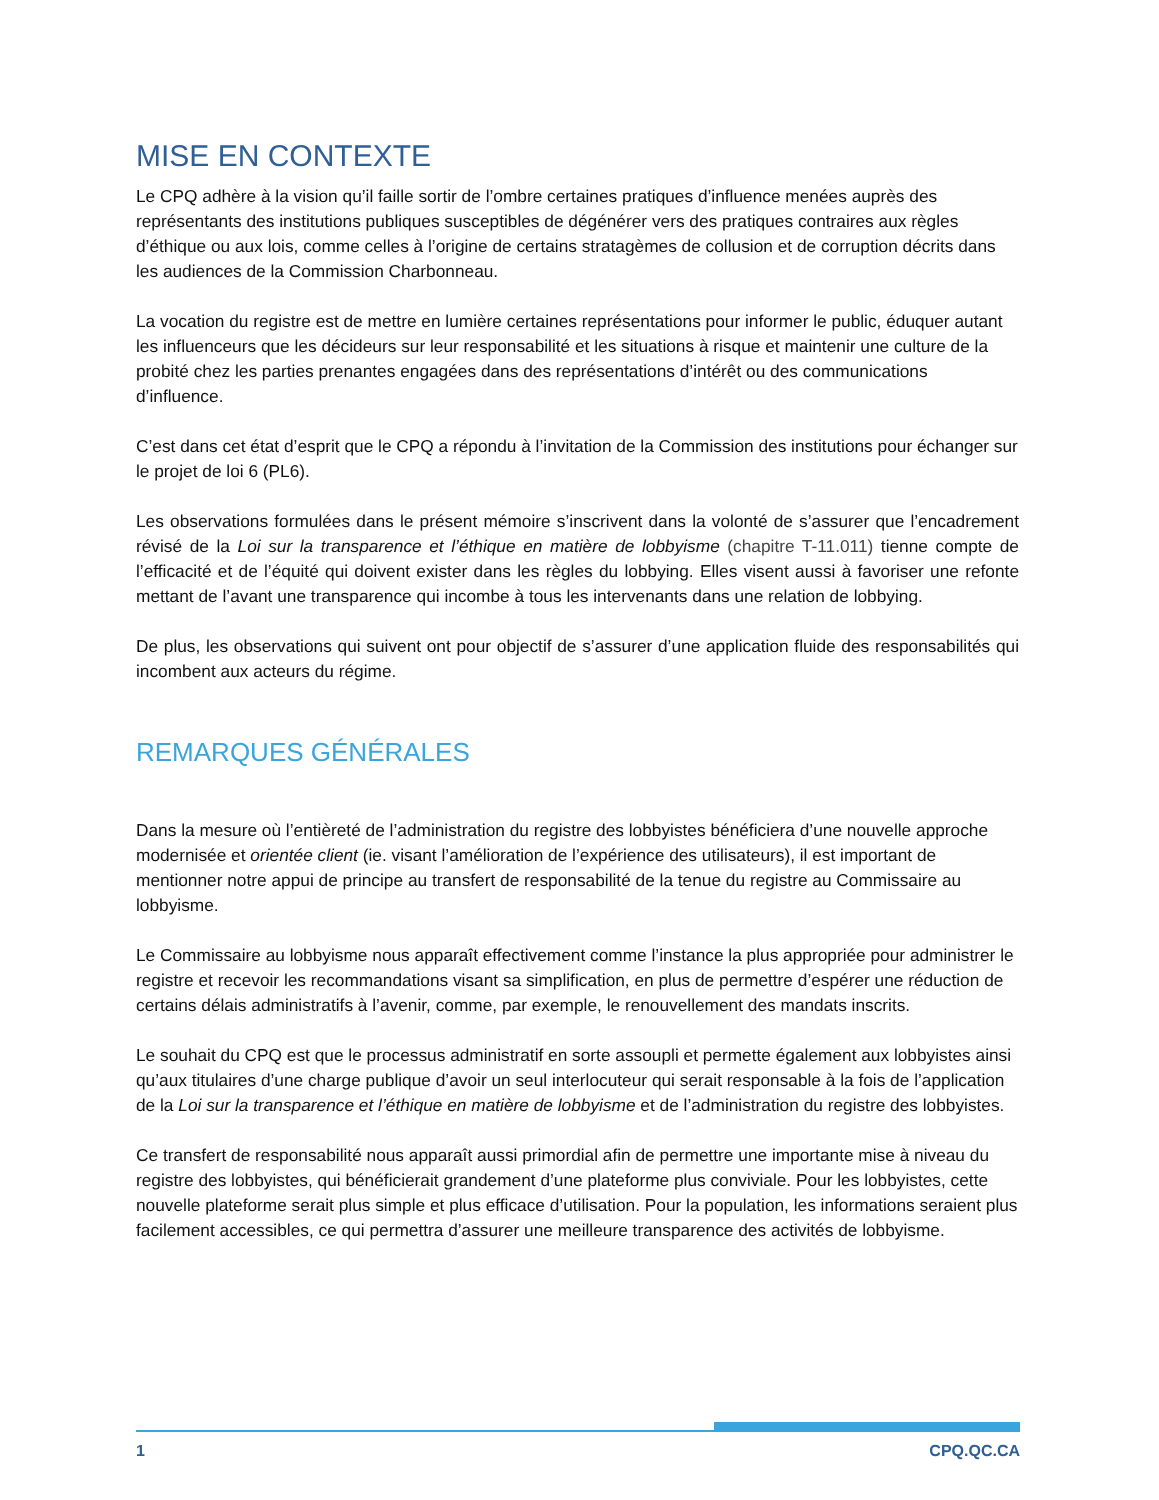MISE EN CONTEXTE
Le CPQ adhère à la vision qu’il faille sortir de l’ombre certaines pratiques d’influence menées auprès des représentants des institutions publiques susceptibles de dégénérer vers des pratiques contraires aux règles d’éthique ou aux lois, comme celles à l’origine de certains stratagèmes de collusion et de corruption décrits dans les audiences de la Commission Charbonneau.
La vocation du registre est de mettre en lumière certaines représentations pour informer le public, éduquer autant les influenceurs que les décideurs sur leur responsabilité et les situations à risque et maintenir une culture de la probité chez les parties prenantes engagées dans des représentations d’intérêt ou des communications d’influence.
C’est dans cet état d’esprit que le CPQ a répondu à l’invitation de la Commission des institutions pour échanger sur le projet de loi 6 (PL6).
Les observations formulées dans le présent mémoire s’inscrivent dans la volonté de s’assurer que l’encadrement révisé de la Loi sur la transparence et l’éthique en matière de lobbyisme (chapitre T-11.011) tienne compte de l’efficacité et de l’équité qui doivent exister dans les règles du lobbying. Elles visent aussi à favoriser une refonte mettant de l’avant une transparence qui incombe à tous les intervenants dans une relation de lobbying.
De plus, les observations qui suivent ont pour objectif de s’assurer d’une application fluide des responsabilités qui incombent aux acteurs du régime.
REMARQUES GÉNÉRALES
Dans la mesure où l’entièreté de l’administration du registre des lobbyistes bénéficiera d’une nouvelle approche modernisée et orientée client (ie. visant l’amélioration de l’expérience des utilisateurs), il est important de mentionner notre appui de principe au transfert de responsabilité de la tenue du registre au Commissaire au lobbyisme.
Le Commissaire au lobbyisme nous apparaît effectivement comme l’instance la plus appropriée pour administrer le registre et recevoir les recommandations visant sa simplification, en plus de permettre d’espérer une réduction de certains délais administratifs à l’avenir, comme, par exemple, le renouvellement des mandats inscrits.
Le souhait du CPQ est que le processus administratif en sorte assoupli et permette également aux lobbyistes ainsi qu’aux titulaires d’une charge publique d’avoir un seul interlocuteur qui serait responsable à la fois de l’application de la Loi sur la transparence et l’éthique en matière de lobbyisme et de l’administration du registre des lobbyistes.
Ce transfert de responsabilité nous apparaît aussi primordial afin de permettre une importante mise à niveau du registre des lobbyistes, qui bénéficierait grandement d’une plateforme plus conviviale. Pour les lobbyistes, cette nouvelle plateforme serait plus simple et plus efficace d’utilisation. Pour la population, les informations seraient plus facilement accessibles, ce qui permettra d’assurer une meilleure transparence des activités de lobbyisme.
1 CPQ.QC.CA